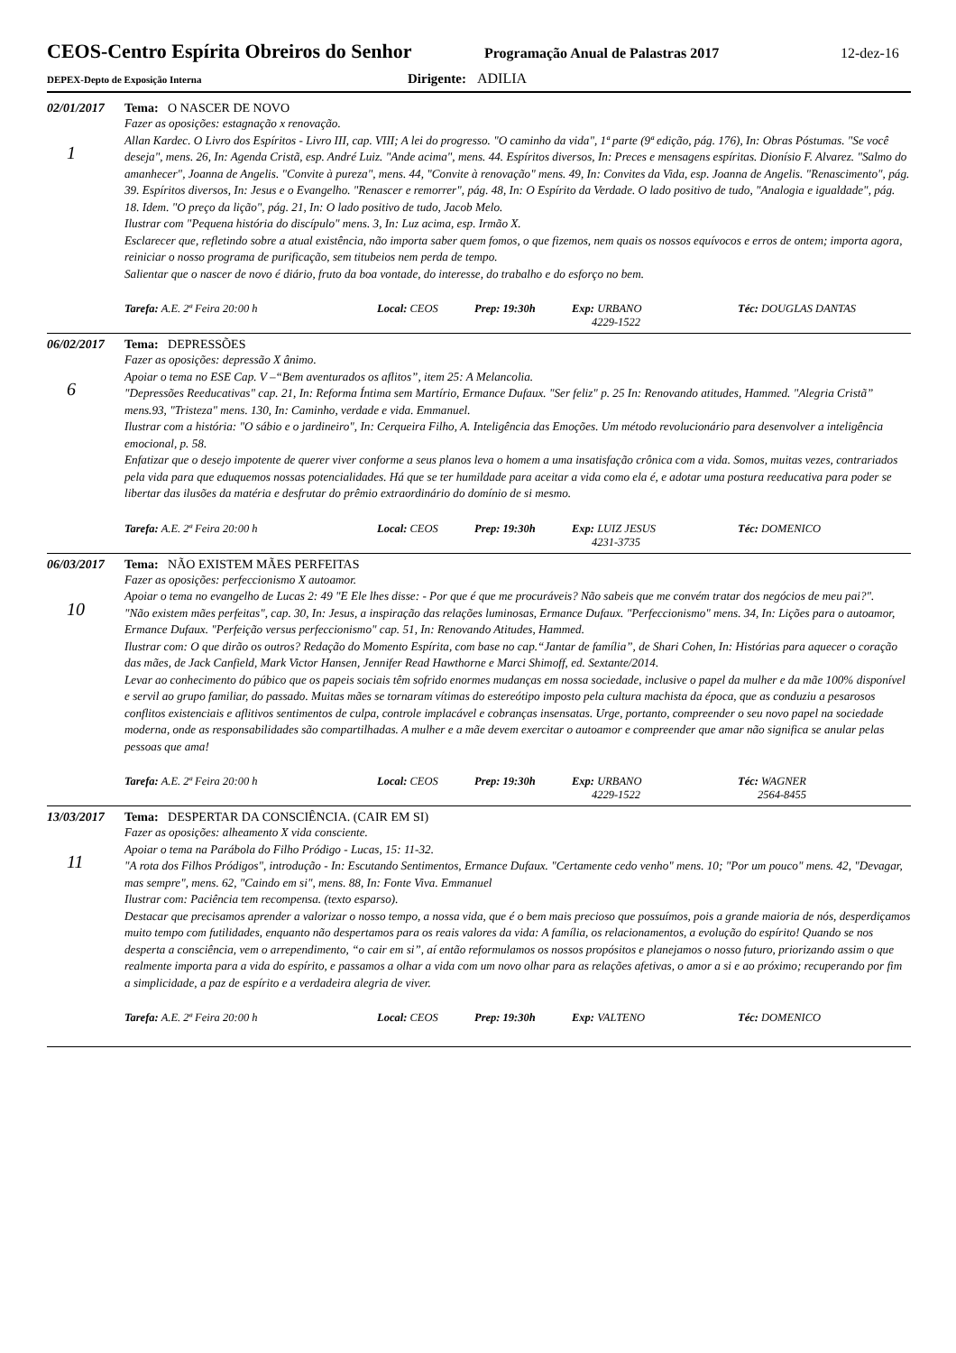CEOS-Centro Espírita Obreiros do Senhor Programação Anual de Palastras 2017 12-dez-16
DEPEX-Depto de Exposição Interna Dirigente: ADILIA
02/01/2017 Tema: O NASCER DE NOVO
1
Fazer as oposições: estagnação x renovação.
Allan Kardec. O Livro dos Espíritos - Livro III, cap. VIII; A lei do progresso. "O caminho da vida", 1ª parte (9ª edição, pág. 176), In: Obras Póstumas. "Se você deseja", mens. 26, In: Agenda Cristã, esp. André Luiz. "Ande acima", mens. 44. Espíritos diversos, In: Preces e mensagens espíritas. Dionísio F. Alvarez. "Salmo do amanhecer", Joanna de Angelis. "Convite à pureza", mens. 44, "Convite à renovação" mens. 49, In: Convites da Vida, esp. Joanna de Angelis. "Renascimento", pág. 39. Espíritos diversos, In: Jesus e o Evangelho. "Renascer e remorrer", pág. 48, In: O Espírito da Verdade. O lado positivo de tudo, "Analogia e igualdade", pág. 18. Idem. "O preço da lição", pág. 21, In: O lado positivo de tudo, Jacob Melo.
Ilustrar com "Pequena história do discípulo" mens. 3, In: Luz acima, esp. Irmão X.
Esclarecer que, refletindo sobre a atual existência, não importa saber quem fomos, o que fizemos, nem quais os nossos equívocos e erros de ontem; importa agora, reiniciar o nosso programa de purificação, sem titubeios nem perda de tempo.
Salientar que o nascer de novo é diário, fruto da boa vontade, do interesse, do trabalho e do esforço no bem.
Tarefa: A.E. 2ª Feira 20:00 h Local: CEOS Prep: 19:30h Exp: URBANO
4229-1522 Téc: DOUGLAS DANTAS
06/02/2017 Tema: DEPRESSÕES
6
Fazer as oposições: depressão X ânimo.
Apoiar o tema no ESE Cap. V –“Bem aventurados os aflitos”, item 25: A Melancolia.
"Depressões Reeducativas" cap. 21, In: Reforma Íntima sem Martírio, Ermance Dufaux. "Ser feliz" p. 25 In: Renovando atitudes, Hammed. "Alegria Cristã” mens.93, "Tristeza" mens. 130, In: Caminho, verdade e vida. Emmanuel.
Ilustrar com a história: "O sábio e o jardineiro", In: Cerqueira Filho, A. Inteligência das Emoções. Um método revolucionário para desenvolver a inteligência emocional, p. 58.
Enfatizar que o desejo impotente de querer viver conforme a seus planos leva o homem a uma insatisfação crônica com a vida. Somos, muitas vezes, contrariados pela vida para que eduquemos nossas potencialidades. Há que se ter humildade para aceitar a vida como ela é, e adotar uma postura reeducativa para poder se libertar das ilusões da matéria e desfrutar do prêmio extraordinário do domínio de si mesmo.
Tarefa: A.E. 2ª Feira 20:00 h Local: CEOS Prep: 19:30h Exp: LUIZ JESUS
4231-3735 Téc: DOMENICO
06/03/2017 Tema: NÃO EXISTEM MÃES PERFEITAS
10
Fazer as oposições: perfeccionismo X autoamor.
Apoiar o tema no evangelho de Lucas 2: 49 "E Ele lhes disse: - Por que é que me procuráveis? Não sabeis que me convém tratar dos negócios de meu pai?".
"Não existem mães perfeitas", cap. 30, In: Jesus, a inspiração das relações luminosas, Ermance Dufaux. "Perfeccionismo" mens. 34, In: Lições para o autoamor, Ermance Dufaux. "Perfeição versus perfeccionismo" cap. 51, In: Renovando Atitudes, Hammed.
Ilustrar com: O que dirão os outros? Redação do Momento Espírita, com base no cap.“Jantar de família”, de Shari Cohen, In: Histórias para aquecer o coração das mães, de Jack Canfield, Mark Victor Hansen, Jennifer Read Hawthorne e Marci Shimoff, ed. Sextante/2014.
Levar ao conhecimento do púbico que os papeis sociais têm sofrido enormes mudanças em nossa sociedade, inclusive o papel da mulher e da mãe 100% disponível e servil ao grupo familiar, do passado. Muitas mães se tornaram vítimas do estereótipo imposto pela cultura machista da época, que as conduziu a pesarosos conflitos existenciais e aflitivos sentimentos de culpa, controle implacável e cobranças insensatas. Urge, portanto, compreender o seu novo papel na sociedade moderna, onde as responsabilidades são compartilhadas. A mulher e a mãe devem exercitar o autoamor e compreender que amar não significa se anular pelas pessoas que ama!
Tarefa: A.E. 2ª Feira 20:00 h Local: CEOS Prep: 19:30h Exp: URBANO
4229-1522 Téc: WAGNER
2564-8455
13/03/2017 Tema: DESPERTAR DA CONSCIÊNCIA. (CAIR EM SI)
11
Fazer as oposições: alheamento X vida consciente.
Apoiar o tema na Parábola do Filho Pródigo - Lucas, 15: 11-32.
"A rota dos Filhos Pródigos", introdução - In: Escutando Sentimentos, Ermance Dufaux. "Certamente cedo venho" mens. 10; "Por um pouco" mens. 42, "Devagar, mas sempre", mens. 62, "Caindo em si", mens. 88, In: Fonte Viva. Emmanuel
Ilustrar com: Paciência tem recompensa. (texto esparso).
Destacar que precisamos aprender a valorizar o nosso tempo, a nossa vida, que é o bem mais precioso que possuímos, pois a grande maioria de nós, desperdiçamos muito tempo com futilidades, enquanto não despertamos para os reais valores da vida: A família, os relacionamentos, a evolução do espírito! Quando se nos desperta a consciência, vem o arrependimento, “o cair em si”, aí então reformulamos os nossos propósitos e planejamos o nosso futuro, priorizando assim o que realmente importa para a vida do espírito, e passamos a olhar a vida com um novo olhar para as relações afetivas, o amor a si e ao próximo; recuperando por fim a simplicidade, a paz de espírito e a verdadeira alegria de viver.
Tarefa: A.E. 2ª Feira 20:00 h Local: CEOS Prep: 19:30h Exp: VALTENO Téc: DOMENICO